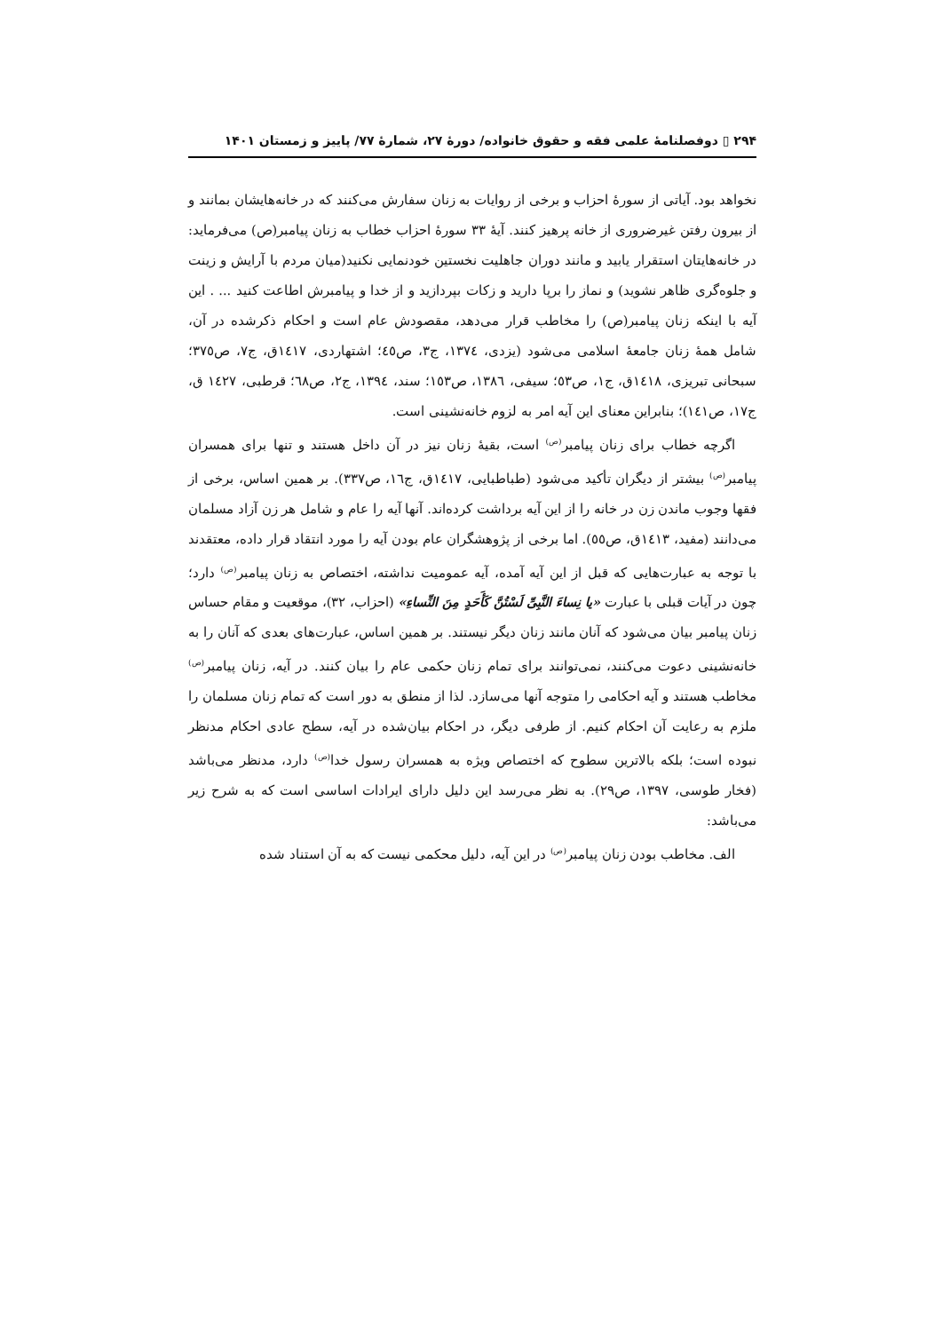۲۹۴ ▯ دوفصلنامهٔ علمی فقه و حقوق خانواده/ دورهٔ ۲۷، شمارهٔ ۷۷/ پاییز و زمستان ۱۴۰۱
نخواهد بود. آیاتی از سورهٔ احزاب و برخی از روایات به زنان سفارش می‌کنند که در خانه‌هایشان بمانند و از بیرون رفتن غیرضروری از خانه پرهیز کنند. آیهٔ ۳۳ سورهٔ احزاب خطاب به زنان پیامبر(ص) می‌فرماید: در خانه‌هایتان استقرار یابید و مانند دوران جاهلیت نخستین خودنمایی نکنید(میان مردم با آرایش و زینت و جلوه‌گری ظاهر نشوید) و نماز را برپا دارید و زکات بپردازید و از خدا و پیامبرش اطاعت کنید ... . این آیه با اینکه زنان پیامبر(ص) را مخاطب قرار می‌دهد، مقصودش عام است و احکام ذکرشده در آن، شامل همهٔ زنان جامعهٔ اسلامی می‌شود (یزدی، ١٣٧٤، ج٣، ص٤٥؛ اشتهاردی، ١٤١٧ق، ج٧، ص٣٧٥؛ سبحانی تبریزی، ١٤١٨ق، ج١، ص٥٣؛ سیفی، ١٣٨٦، ص١٥٣؛ سند، ١٣٩٤، ج٢، ص٦٨؛ قرطبی، ١٤٢٧ ق، ج١٧، ص١٤١)؛ بنابراین معنای این آیه امر به لزوم خانه‌نشینی است.
اگرچه خطاب برای زنان پیامبر<sup>(ص)</sup> است، بقیهٔ زنان نیز در آن داخل هستند و تنها برای همسران پیامبر<sup>(ص)</sup> بیشتر از دیگران تأکید می‌شود (طباطبایی، ١٤١٧ق، ج١٦، ص٣٣٧). بر همین اساس، برخی از فقها وجوب ماندن زن در خانه را از این آیه برداشت کرده‌اند. آنها آیه را عام و شامل هر زن آزاد مسلمان می‌دانند (مفید، ١٤١٣ق، ص٥٥). اما برخی از پژوهشگران عام بودن آیه را مورد انتقاد قرار داده، معتقدند با توجه به عبارت‌هایی که قبل از این آیه آمده، آیه عمومیت نداشته، اختصاص به زنان پیامبر<sup>(ص)</sup> دارد؛ چون در آیات قبلی با عبارت «یا نِساءَ النَّبِیِّ لَسْتُنَّ کَأَحَدٍ مِنَ النِّساءِ» (احزاب، ۳۲)، موقعیت و مقام حساس زنان پیامبر بیان می‌شود که آنان مانند زنان دیگر نیستند. بر همین اساس، عبارت‌های بعدی که آنان را به خانه‌نشینی دعوت می‌کنند، نمی‌توانند برای تمام زنان حکمی عام را بیان کنند. در آیه، زنان پیامبر<sup>(ص)</sup> مخاطب هستند و آیه احکامی را متوجه آنها می‌سازد. لذا از منطق به دور است که تمام زنان مسلمان را ملزم به رعایت آن احکام کنیم. از طرفی دیگر، در احکام بیان‌شده در آیه، سطح عادی احکام مدنظر نبوده است؛ بلکه بالاترین سطوح که اختصاص ویژه به همسران رسول خدا<sup>(ص)</sup> دارد، مدنظر می‌باشد (فخار طوسی، ۱۳۹۷، ص۲۹). به نظر می‌رسد این دلیل دارای ایرادات اساسی است که به شرح زیر می‌باشد:
الف. مخاطب بودن زنان پیامبر<sup>(ص)</sup> در این آیه، دلیل محکمی نیست که به آن استناد شده